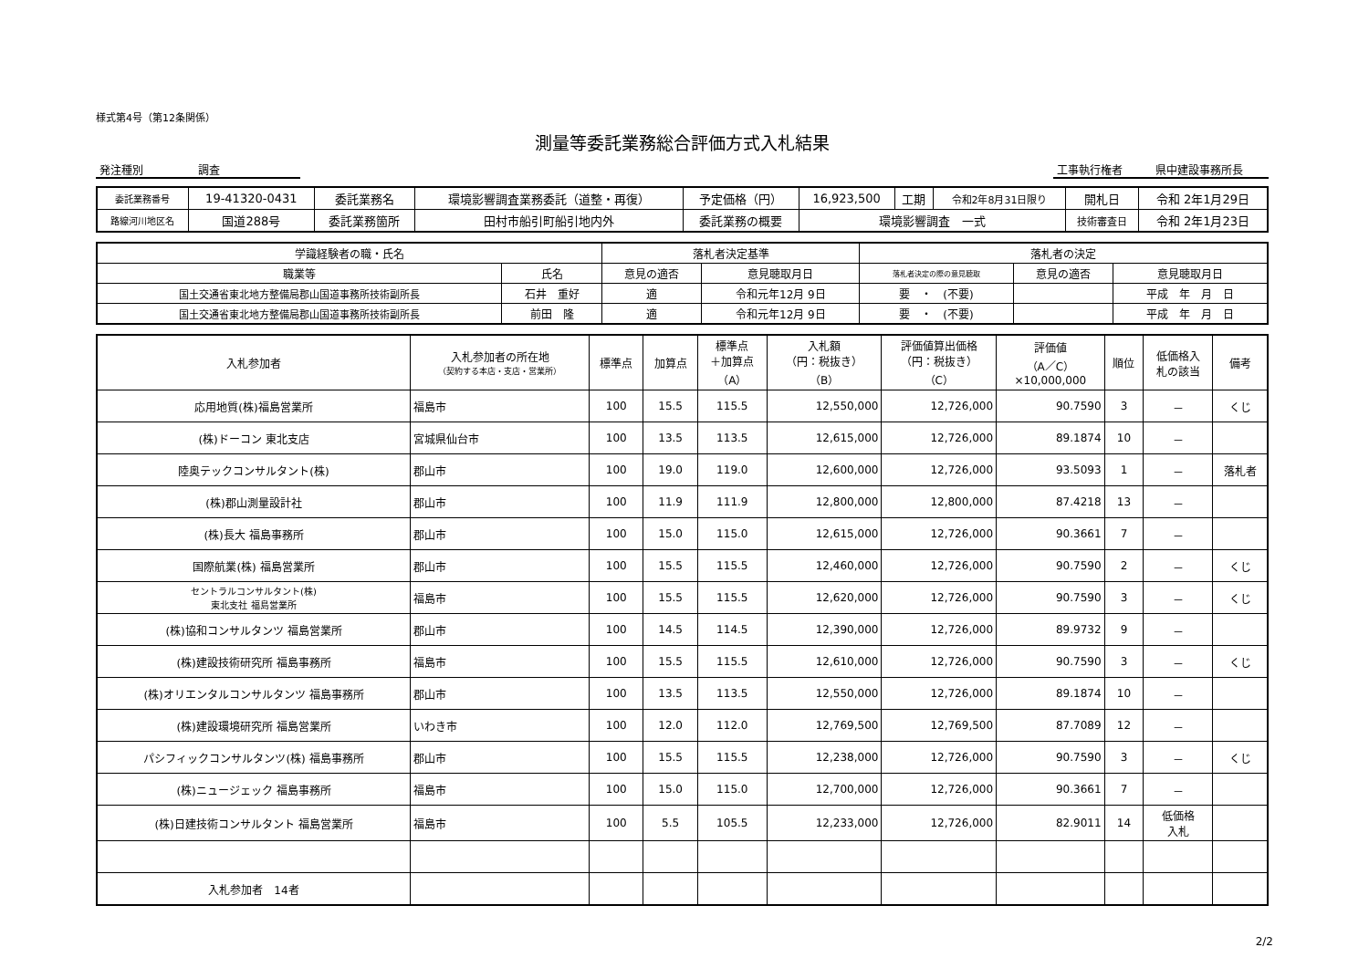様式第4号（第12条関係）
測量等委託業務総合評価方式入札結果
発注種別　　　　　調査　　　　　　　工事執行権者　　　県中建設事務所長　　
| 委託業務番号 | 19-41320-0431 | 委託業務名 | 環境影響調査業務委託（道整・再復） | 予定価格（円） | 16,923,500 | 工期 | 令和2年8月31日限り | 開札日 | 令和 2年1月29日 |
| 路線河川地区名 | 国道288号 | 委託業務箇所 | 田村市船引町船引地内外 | 委託業務の概要 | 環境影響調査 一式 | | | 技術審査日 | 令和 2年1月23日 |
| 学識経験者の職・氏名 | | 落札者決定基準 | | 落札者の決定 | | |
| --- | --- | --- | --- | --- | --- | --- |
| 職業等 | 氏名 | 意見の適否 | 意見聴取月日 | 落札者決定の際の意見聴取 | 意見の適否 | 意見聴取月日 |
| 国土交通省東北地方整備局郡山国道事務所技術副所長 | 石井 重好 | 適 | 令和元年12月 9日 | 要 ・ (不要) | | 平成 年 月 日 |
| 国土交通省東北地方整備局郡山国道事務所技術副所長 | 前田 隆 | 適 | 令和元年12月 9日 | 要 ・ (不要) | | 平成 年 月 日 |
| 入札参加者 | 入札参加者の所在地 （契約する本店・支店・営業所） | 標準点 | 加算点 | 標準点 ＋加算点 （A） | 入札額 （円：税抜き） （B） | 評価値算出価格 （円：税抜き） （C） | 評価値 （A／C） ×10,000,000 | 順位 | 低価格入 札の該当 | 備考 |
| --- | --- | --- | --- | --- | --- | --- | --- | --- | --- | --- |
| 応用地質(株)福島営業所 | 福島市 | 100 | 15.5 | 115.5 | 12,550,000 | 12,726,000 | 90.7590 | 3 | － | くじ |
| (株)ドーコン 東北支店 | 宮城県仙台市 | 100 | 13.5 | 113.5 | 12,615,000 | 12,726,000 | 89.1874 | 10 | － | |
| 陸奥テックコンサルタント(株) | 郡山市 | 100 | 19.0 | 119.0 | 12,600,000 | 12,726,000 | 93.5093 | 1 | － | 落札者 |
| (株)郡山測量設計社 | 郡山市 | 100 | 11.9 | 111.9 | 12,800,000 | 12,800,000 | 87.4218 | 13 | － | |
| (株)長大 福島事務所 | 郡山市 | 100 | 15.0 | 115.0 | 12,615,000 | 12,726,000 | 90.3661 | 7 | － | |
| 国際航業(株) 福島営業所 | 郡山市 | 100 | 15.5 | 115.5 | 12,460,000 | 12,726,000 | 90.7590 | 2 | － | くじ |
| セントラルコンサルタント(株) 東北支社 福島営業所 | 福島市 | 100 | 15.5 | 115.5 | 12,620,000 | 12,726,000 | 90.7590 | 3 | － | くじ |
| (株)協和コンサルタンツ 福島営業所 | 郡山市 | 100 | 14.5 | 114.5 | 12,390,000 | 12,726,000 | 89.9732 | 9 | － | |
| (株)建設技術研究所 福島事務所 | 福島市 | 100 | 15.5 | 115.5 | 12,610,000 | 12,726,000 | 90.7590 | 3 | － | くじ |
| (株)オリエンタルコンサルタンツ 福島事務所 | 郡山市 | 100 | 13.5 | 113.5 | 12,550,000 | 12,726,000 | 89.1874 | 10 | － | |
| (株)建設環境研究所 福島営業所 | いわき市 | 100 | 12.0 | 112.0 | 12,769,500 | 12,769,500 | 87.7089 | 12 | － | |
| パシフィックコンサルタンツ(株) 福島事務所 | 郡山市 | 100 | 15.5 | 115.5 | 12,238,000 | 12,726,000 | 90.7590 | 3 | － | くじ |
| (株)ニュージェック 福島事務所 | 福島市 | 100 | 15.0 | 115.0 | 12,700,000 | 12,726,000 | 90.3661 | 7 | － | |
| (株)日建技術コンサルタント 福島営業所 | 福島市 | 100 | 5.5 | 105.5 | 12,233,000 | 12,726,000 | 82.9011 | 14 | 低価格 入札 | |
| 入札参加者 14者 | | | | | | | | | | |
2/2